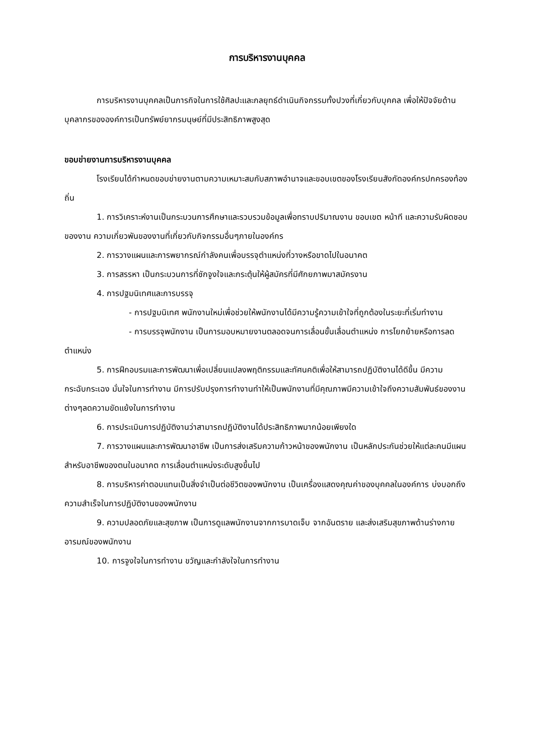การบริหารงานบุคคล
การบริหารงานบุคคลเป็นภารกิจในการใช้ศิลปะและกลยุทธ์ดำเนินกิจกรรมทั้งปวงที่เกี่ยวกับบุคคล เพื่อให้ปัจจัยด้านบุคลากรขององค์การเป็นทรัพย์ยากรมนุษย์ที่มีประสิทธิภาพสูงสุด
ขอบข่ายงานการบริหารงานบุคคล
โรงเรียนได้กำหนดขอบข่ายงานตามความเหมาะสมกับสภาพอำนาจและขอบเขตของโรงเรียนสังกัดองค์กรปกครองท้องถิ่น
1. การวิเคราะห์งานเป็นกระบวนการศึกษาและรวบรวมข้อมูลเพื่อทราบปริมาณงาน ขอบเขต หน้าที และความรับผิดชอบของงาน ความเกี่ยวพันของงานที่เกี่ยวกับกิจกรรมอื่นๆภายในองค์กร
2. การวางแผนและการพยากรณ์กำลังคนเพื่อบรรจุตำแหน่งที่วางหรือขาดไปในอนาคต
3. การสรรหา เป็นกระบวนการที่ชักจูงใจและกระตุ้นให้ผู้สมัครที่มีศักยภาพมาสมัครงาน
4. การปฐมนิเทศและการบรรจุ
- การปฐมนิเทศ พนักงานใหม่เพื่อช่วยให้พนักงานได้มีความรู้ความเข้าใจที่ถูกต้องในระยะที่เริ่มทำงาน
- การบรรจุพนักงาน เป็นการมอบหมายงานตลอดจนการเลื่อนขั้นเลื่อนตำแหน่ง การโยกย้ายหรือการลดตำแหน่ง
5. การฝึกอบรมและการพัฒนาเพื่อเปลี่ยนแปลงพฤติกรรมและทัศนคติเพื่อให้สามารถปฏิบัติงานได้ดีขึ้น มีความกระฉับกระเฉง มั่นใจในการทำงาน มีการปรับปรุงการทำงานทำให้เป็นพนักงานที่มีคุณภาพมีความเข้าใจถึงความสัมพันธ์ของงานต่างๆลดความขัดแย้งในการทำงาน
6. การประเมินการปฏิบัติงานว่าสามารถปฏิบัติงานได้ประสิทธิภาพมากน้อยเพียงใด
7. การวางแผนและการพัฒนาอาชีพ เป็นการส่งเสริมความก้าวหน้าของพนักงาน เป็นหลักประกันช่วยให้แต่ละคนมีแผนสำหรับอาชีพของตนในอนาคต การเลื่อนตำแหน่งระดับสูงขึ้นไป
8. การบริหารค่าตอบแทนเป็นสิ่งจำเป็นต่อชีวิตของพนักงาน เป็นเครื่องแสดงคุณค่าของบุคคลในองค์การ บ่งบอกถึงความสำเร็จในการปฏิบัติงานของพนักงาน
9. ความปลอดภัยและสุขภาพ เป็นการดูแลพนักงานจากการบาดเจ็บ จากอันตราย และส่งเสริมสุขภาพด้านร่างกาย อารมณ์ของพนักงาน
10. การจูงใจในการทำงาน ขวัญและกำลังใจในการทำงาน